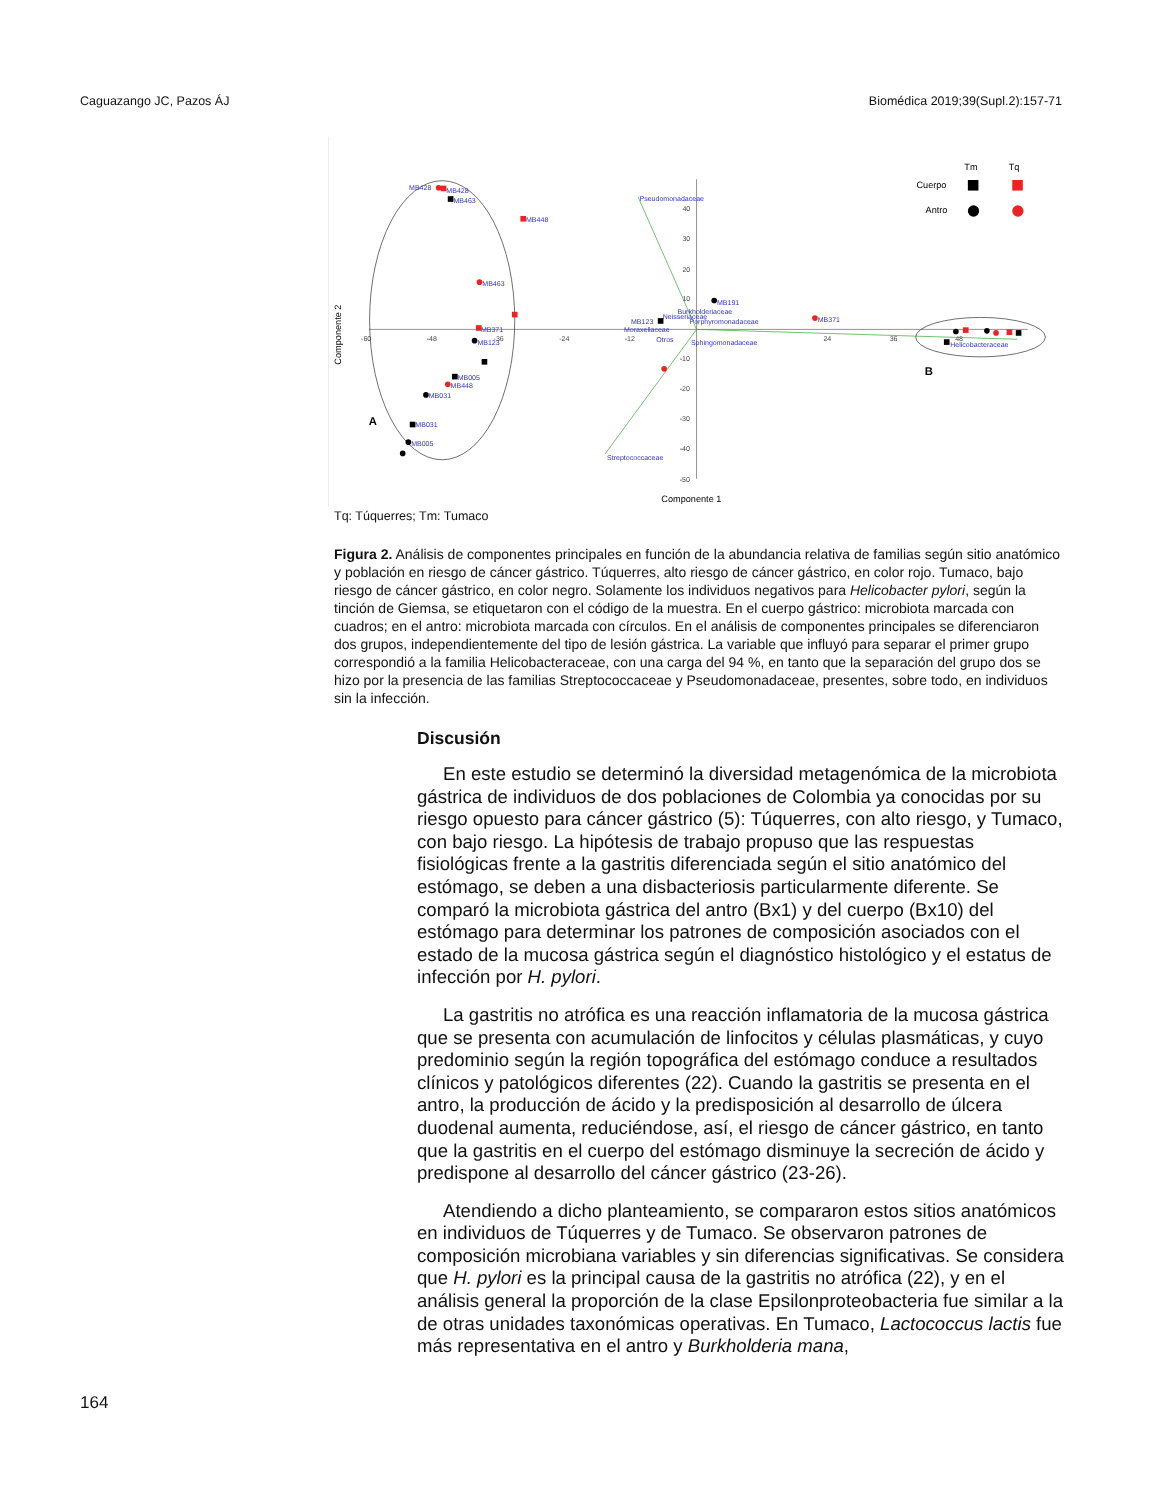Caguazango JC, Pazos ÁJ Biomédica 2019;39(Supl.2):157-71
-60
-48
-36
-24
-12
24
36
48
40
30
20
10
-10
-20
-30
-40
-50
MB428
MB428
MB463
MB448
MB463
MB371
MB123
MB005
MB448
MB031
MB031
MB005
Pseudomonadaceae
MB191
Burkholderiaceae
Neisseriaceae
MB123
Porphyromonadaceae
Moraxellaceae
Otros
Sphingomonadaceae
MB371
Helicobacteraceae
Streptococcaceae
Tm
Tq
Cuerpo
Antro
Componente 1
A
B
Componente 2
Tq: Túquerres; Tm: Tumaco
Figura 2. Análisis de componentes principales en función de la abundancia relativa de familias según sitio anatómico y población en riesgo de cáncer gástrico. Túquerres, alto riesgo de cáncer gástrico, en color rojo. Tumaco, bajo riesgo de cáncer gástrico, en color negro. Solamente los individuos negativos para Helicobacter pylori, según la tinción de Giemsa, se etiquetaron con el código de la muestra. En el cuerpo gástrico: microbiota marcada con cuadros; en el antro: microbiota marcada con círculos. En el análisis de componentes principales se diferenciaron dos grupos, independientemente del tipo de lesión gástrica. La variable que influyó para separar el primer grupo correspondió a la familia Helicobacteraceae, con una carga del 94 %, en tanto que la separación del grupo dos se hizo por la presencia de las familias Streptococcaceae y Pseudomonadaceae, presentes, sobre todo, en individuos sin la infección.
Discusión
En este estudio se determinó la diversidad metagenómica de la microbiota gástrica de individuos de dos poblaciones de Colombia ya conocidas por su riesgo opuesto para cáncer gástrico (5): Túquerres, con alto riesgo, y Tumaco, con bajo riesgo. La hipótesis de trabajo propuso que las respuestas fisiológicas frente a la gastritis diferenciada según el sitio anatómico del estómago, se deben a una disbacteriosis particularmente diferente. Se comparó la microbiota gástrica del antro (Bx1) y del cuerpo (Bx10) del estómago para determinar los patrones de composición asociados con el estado de la mucosa gástrica según el diagnóstico histológico y el estatus de infección por H. pylori.
La gastritis no atrófica es una reacción inflamatoria de la mucosa gástrica que se presenta con acumulación de linfocitos y células plasmáticas, y cuyo predominio según la región topográfica del estómago conduce a resultados clínicos y patológicos diferentes (22). Cuando la gastritis se presenta en el antro, la producción de ácido y la predisposición al desarrollo de úlcera duodenal aumenta, reduciéndose, así, el riesgo de cáncer gástrico, en tanto que la gastritis en el cuerpo del estómago disminuye la secreción de ácido y predispone al desarrollo del cáncer gástrico (23-26).
Atendiendo a dicho planteamiento, se compararon estos sitios anatómicos en individuos de Túquerres y de Tumaco. Se observaron patrones de composición microbiana variables y sin diferencias significativas. Se considera que H. pylori es la principal causa de la gastritis no atrófica (22), y en el análisis general la proporción de la clase Epsilonproteobacteria fue similar a la de otras unidades taxonómicas operativas. En Tumaco, Lactococcus lactis fue más representativa en el antro y Burkholderia mana,
164